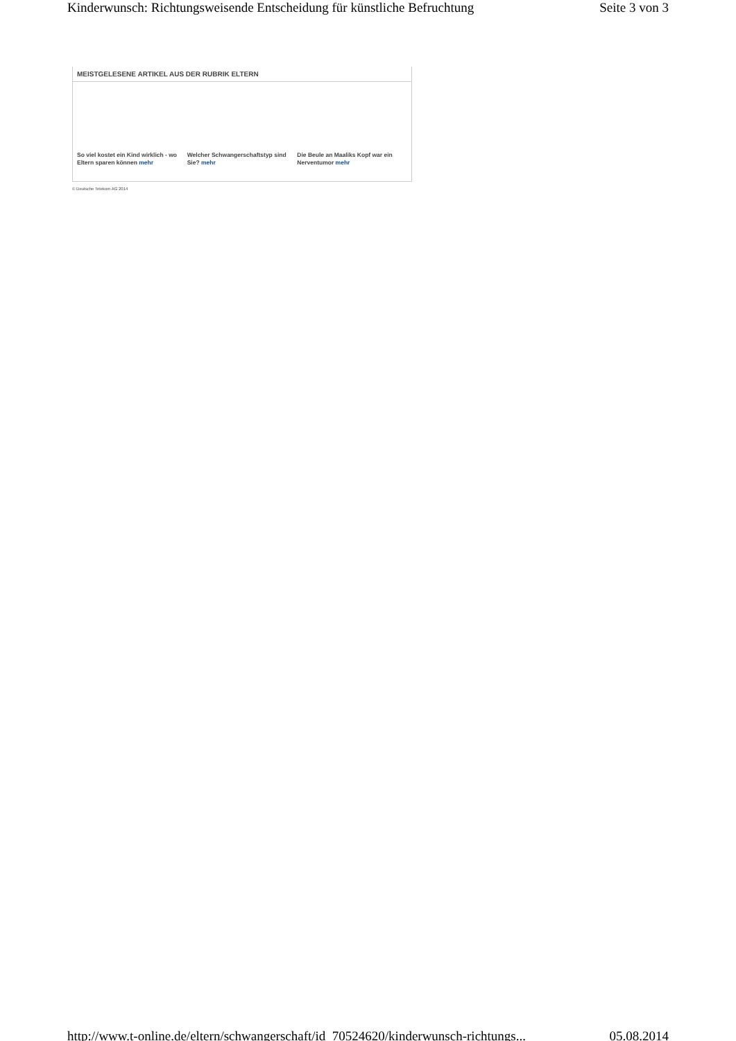Kinderwunsch: Richtungsweisende Entscheidung für künstliche Befruchtung Seite 3 von 3
MEISTGELESENE ARTIKEL AUS DER RUBRIK ELTERN
So viel kostet ein Kind wirklich - wo Eltern sparen können mehr
Welcher Schwangerschaftstyp sind Sie? mehr
Die Beule an Maaliks Kopf war ein Nerventumor mehr
© Deutsche Telekom AG 2014
http://www.t-online.de/eltern/schwangerschaft/id_70524620/kinderwunsch-richtungs... 05.08.2014